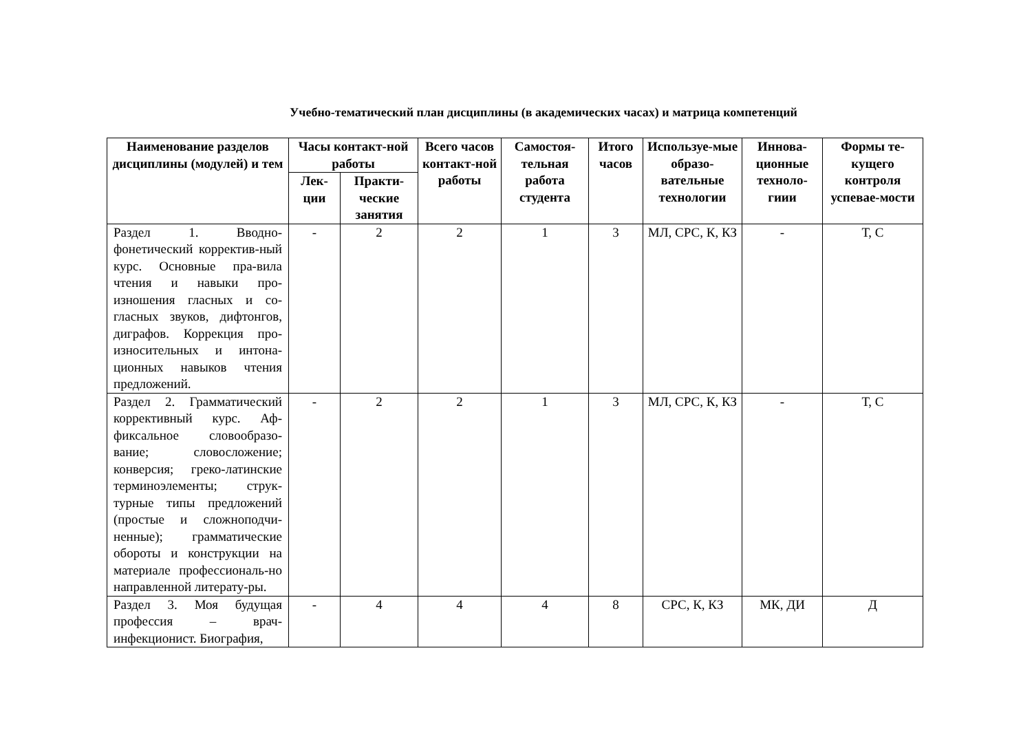Учебно-тематический план дисциплины (в академических часах) и матрица компетенций
| Наименование разделов дисциплины (модулей) и тем | Часы контакт-ной работы | | Всего часов контакт-ной работы | Самостоя-тельная работа студента | Итого часов | Используе-мые образо-вательные технологии | Иннова-ционные техноло-гиии | Формы те-кущего контроля успевае-мости |
| --- | --- | --- | --- | --- | --- | --- | --- | --- |
| | Лек-ции | Практи-ческие занятия | | | | | | |
| Раздел 1. Вводно-фонетический корректив-ный курс. Основные пра-вила чтения и навыки про-изношения гласных и со-гласных звуков, дифтонгов, диграфов. Коррекция про-износительных и интона-ционных навыков чтения предложений. | - | 2 | 2 | 1 | 3 | МЛ, СРС, К, КЗ | - | Т, С |
| Раздел 2. Грамматический коррективный курс. Аф-фиксальное словообразо-вание; словосложение; конверсия; греко-латинские терминоэлементы; струк-турные типы предложений (простые и сложноподчи-ненные); грамматические обороты и конструкции на материале профессиональ-но направленной литерату-ры. | - | 2 | 2 | 1 | 3 | МЛ, СРС, К, КЗ | - | Т, С |
| Раздел 3. Моя будущая профессия – врач-инфекционист. Биография, | - | 4 | 4 | 4 | 8 | СРС, К, КЗ | МК, ДИ | Д |